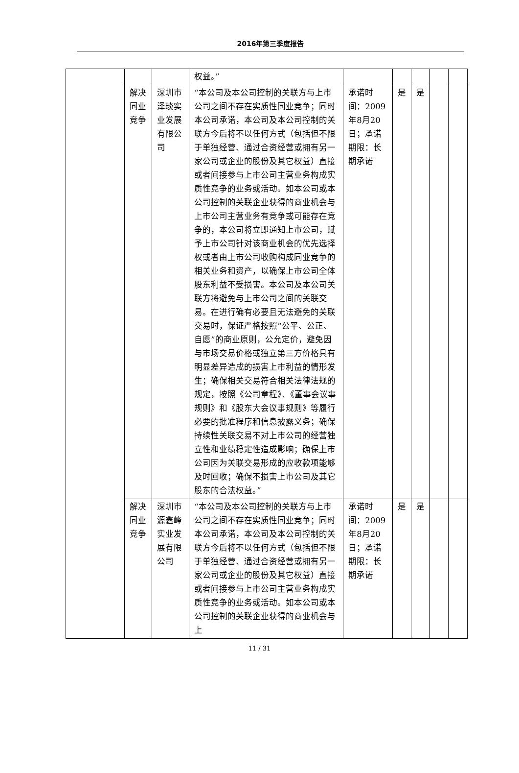2016年第三季度报告
| | | | 权益。” | | | | | |
| | 解决同业竞争 | 深圳市泽琰实业发展有限公司 | “本公司及本公司控制的关联方与上市公司之间不存在实质性同业竞争；同时本公司承诺，本公司及本公司控制的关联方今后将不以任何方式（包括但不限于单独经营、通过合资经营或拥有另一家公司或企业的股份及其它权益）直接或者间接参与上市公司主营业务构成实质性竞争的业务或活动。如本公司或本公司控制的关联企业获得的商业机会与上市公司主营业务有竞争或可能存在竞争的，本公司将立即通知上市公司，赋予上市公司针对该商业机会的优先选择权或者由上市公司收购构成同业竞争的相关业务和资产，以确保上市公司全体股东利益不受损害。本公司及本公司关联方将避免与上市公司之间的关联交易。在进行确有必要且无法避免的关联交易时，保证严格按照“公平、公正、自愿”的商业原则，公允定价，避免因与市场交易价格或独立第三方价格具有明显差异造成的损害上市利益的情形发生；确保相关交易符合相关法律法规的规定，按照《公司章程》、《董事会议事规则》和《股东大会议事规则》等履行必要的批准程序和信息披露义务；确保持续性关联交易不对上市公司的经营独立性和业绩稳定性造成影响；确保上市公司因为关联交易形成的应收款项能够及时回收；确保不损害上市公司及其它股东的合法权益。” | 承诺时间：2009年8月20日；承诺期限：长期承诺 | 是 | 是 | | |
| | 解决同业竞争 | 深圳市源鑫峰实业发展有限公司 | “本公司及本公司控制的关联方与上市公司之间不存在实质性同业竞争；同时本公司承诺，本公司及本公司控制的关联方今后将不以任何方式（包括但不限于单独经营、通过合资经营或拥有另一家公司或企业的股份及其它权益）直接或者间接参与上市公司主营业务构成实质性竞争的业务或活动。如本公司或本公司控制的关联企业获得的商业机会与上 | 承诺时间：2009年8月20日；承诺期限：长期承诺 | 是 | 是 | | |
11 / 31